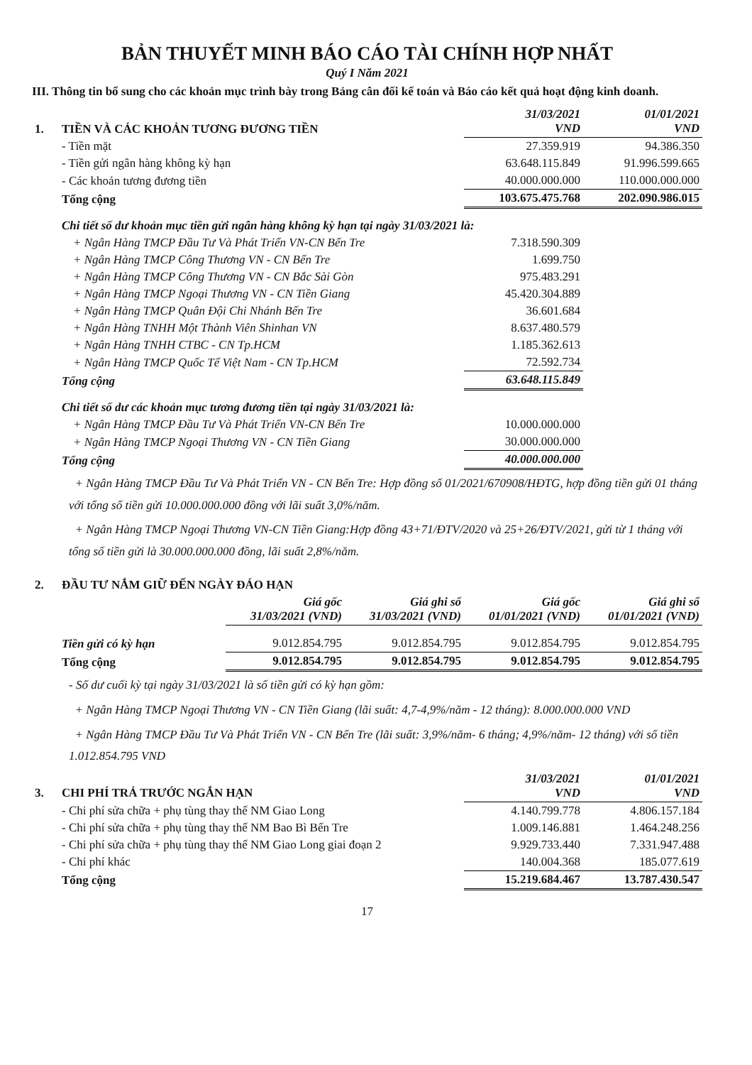BẢN THUYẾT MINH BÁO CÁO TÀI CHÍNH HỢP NHẤT
Quý I Năm 2021
III. Thông tin bổ sung cho các khoản mục trình bày trong Bảng cân đối kế toán và Báo cáo kết quả hoạt động kinh doanh.
| 1. | TIỀN VÀ CÁC KHOẢN TƯƠNG ĐƯƠNG TIỀN | 31/03/2021 VND | 01/01/2021 VND |
| | - Tiền mặt | 27.359.919 | 94.386.350 |
| | - Tiền gửi ngân hàng không kỳ hạn | 63.648.115.849 | 91.996.599.665 |
| | - Các khoản tương đương tiền | 40.000.000.000 | 110.000.000.000 |
| | Tổng cộng | 103.675.475.768 | 202.090.986.015 |
| | Chi tiết số dư khoản mục tiền gửi ngân hàng không kỳ hạn tại ngày 31/03/2021 là: | | |
| | + Ngân Hàng TMCP Đầu Tư Và Phát Triển VN-CN Bến Tre | 7.318.590.309 | |
| | + Ngân Hàng TMCP Công Thương VN - CN Bến Tre | 1.699.750 | |
| | + Ngân Hàng TMCP Công Thương VN - CN Bắc Sài Gòn | 975.483.291 | |
| | + Ngân Hàng TMCP Ngoại Thương VN - CN Tiền Giang | 45.420.304.889 | |
| | + Ngân Hàng TMCP Quân Đội Chi Nhánh Bến Tre | 36.601.684 | |
| | + Ngân Hàng TNHH Một Thành Viên Shinhan VN | 8.637.480.579 | |
| | + Ngân Hàng TNHH CTBC - CN Tp.HCM | 1.185.362.613 | |
| | + Ngân Hàng TMCP Quốc Tế Việt Nam - CN Tp.HCM | 72.592.734 | |
| | Tổng cộng | 63.648.115.849 | |
| | Chi tiết số dư các khoản mục tương đương tiền tại ngày 31/03/2021 là: | | |
| | + Ngân Hàng TMCP Đầu Tư Và Phát Triển VN-CN Bến Tre | 10.000.000.000 | |
| | + Ngân Hàng TMCP Ngoại Thương VN - CN Tiền Giang | 30.000.000.000 | |
| | Tổng cộng | 40.000.000.000 | |
+ Ngân Hàng TMCP Đầu Tư Và Phát Triển VN - CN Bến Tre: Hợp đồng số 01/2021/670908/HĐTG, hợp đồng tiền gửi 01 tháng với tổng số tiền gửi 10.000.000.000 đồng với lãi suất 3,0%/năm.
+ Ngân Hàng TMCP Ngoại Thương VN-CN Tiền Giang:Hợp đồng 43+71/ĐTV/2020 và 25+26/ĐTV/2021, gửi từ 1 tháng với tổng số tiền gửi là 30.000.000.000 đồng, lãi suất 2,8%/năm.
| 2. | ĐẦU TƯ NẮM GIỮ ĐẾN NGÀY ĐÁO HẠN | | | | |
| | | Giá gốc 31/03/2021 (VND) | Giá ghi sổ 31/03/2021 (VND) | Giá gốc 01/01/2021 (VND) | Giá ghi sổ 01/01/2021 (VND) |
| | Tiền gửi có kỳ hạn | 9.012.854.795 | 9.012.854.795 | 9.012.854.795 | 9.012.854.795 |
| | Tổng cộng | 9.012.854.795 | 9.012.854.795 | 9.012.854.795 | 9.012.854.795 |
- Số dư cuối kỳ tại ngày 31/03/2021 là số tiền gửi có kỳ hạn gồm:
+ Ngân Hàng TMCP Ngoại Thương VN - CN Tiền Giang (lãi suất: 4,7-4,9%/năm - 12 tháng): 8.000.000.000 VND
+ Ngân Hàng TMCP Đầu Tư Và Phát Triển VN - CN Bến Tre (lãi suất: 3,9%/năm- 6 tháng; 4,9%/năm- 12 tháng) với số tiền 1.012.854.795 VND
| 3. | CHI PHÍ TRẢ TRƯỚC NGẮN HẠN | 31/03/2021 VND | 01/01/2021 VND |
| | - Chi phí sửa chữa + phụ tùng thay thế NM Giao Long | 4.140.799.778 | 4.806.157.184 |
| | - Chi phí sửa chữa + phụ tùng thay thế NM Bao Bì Bến Tre | 1.009.146.881 | 1.464.248.256 |
| | - Chi phí sửa chữa + phụ tùng thay thế NM Giao Long giai đoạn 2 | 9.929.733.440 | 7.331.947.488 |
| | - Chi phí khác | 140.004.368 | 185.077.619 |
| | Tổng cộng | 15.219.684.467 | 13.787.430.547 |
17